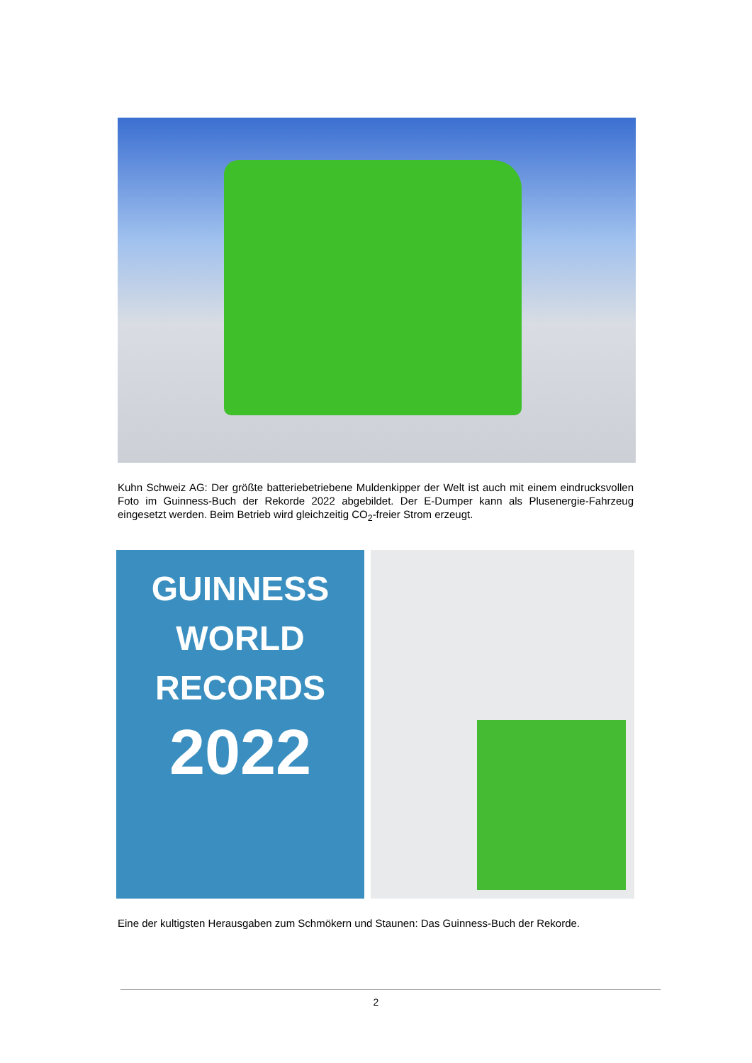Kuhn Schweiz AG: Der größte batteriebetriebene Muldenkipper der Welt ist auch mit einem eindrucksvollen Foto im Guinness-Buch der Rekorde 2022 abgebildet. Der E-Dumper kann als Plusenergie-Fahrzeug eingesetzt werden. Beim Betrieb wird gleichzeitig CO<sub>2</sub>-freier Strom erzeugt.
GUINNESS
WORLD
RECORDS
2022
Eine der kultigsten Herausgaben zum Schmökern und Staunen: Das Guinness-Buch der Rekorde.
2